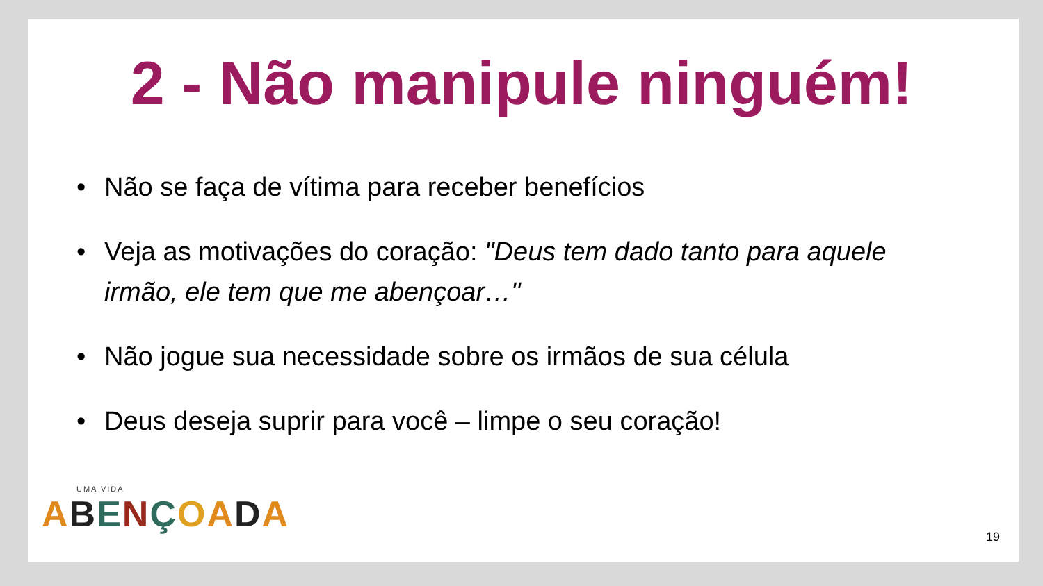2 - Não manipule ninguém!
• Não se faça de vítima para receber benefícios
• Veja as motivações do coração: "Deus tem dado tanto para aquele irmão, ele tem que me abençoar…"
• Não jogue sua necessidade sobre os irmãos de sua célula
• Deus deseja suprir para você – limpe o seu coração!
UMA VIDA
ABENÇOADA
19